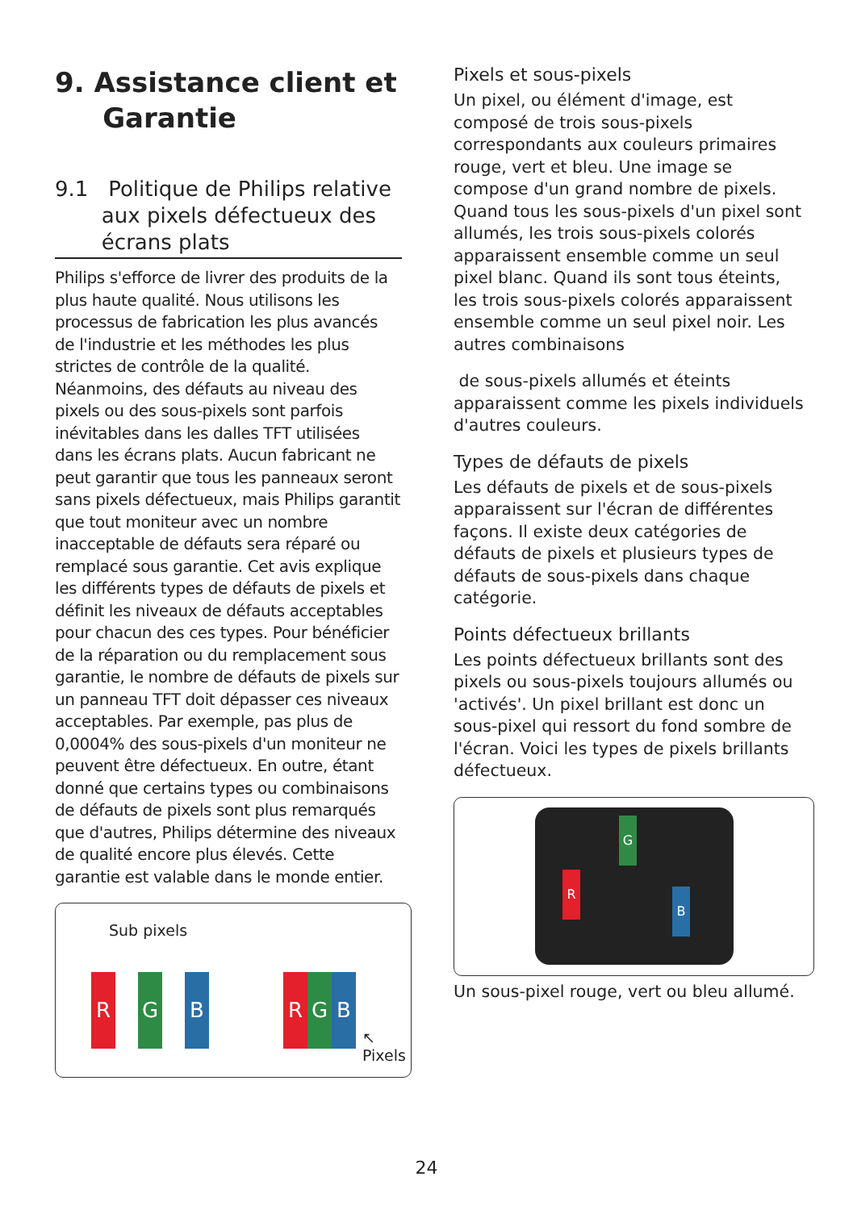9. Assistance client et
Garantie
9.1 Politique de Philips relative
aux pixels défectueux des
écrans plats
Philips s'efforce de livrer des produits de la plus haute qualité. Nous utilisons les processus de fabrication les plus avancés de l'industrie et les méthodes les plus strictes de contrôle de la qualité. Néanmoins, des défauts au niveau des pixels ou des sous-pixels sont parfois inévitables dans les dalles TFT utilisées dans les écrans plats. Aucun fabricant ne peut garantir que tous les panneaux seront sans pixels défectueux, mais Philips garantit que tout moniteur avec un nombre inacceptable de défauts sera réparé ou remplacé sous garantie. Cet avis explique les différents types de défauts de pixels et définit les niveaux de défauts acceptables pour chacun des ces types. Pour bénéficier de la réparation ou du remplacement sous garantie, le nombre de défauts de pixels sur un panneau TFT doit dépasser ces niveaux acceptables. Par exemple, pas plus de 0,0004% des sous-pixels d'un moniteur ne peuvent être défectueux. En outre, étant donné que certains types ou combinaisons de défauts de pixels sont plus remarqués que d'autres, Philips détermine des niveaux de qualité encore plus élevés. Cette garantie est valable dans le monde entier.
Sub pixels
R G B R G B
↖
Pixels
Pixels et sous-pixels
Un pixel, ou élément d'image, est composé de trois sous-pixels correspondants aux couleurs primaires rouge, vert et bleu. Une image se compose d'un grand nombre de pixels. Quand tous les sous-pixels d'un pixel sont allumés, les trois sous-pixels colorés apparaissent ensemble comme un seul pixel blanc. Quand ils sont tous éteints, les trois sous-pixels colorés apparaissent ensemble comme un seul pixel noir. Les autres combinaisons
de sous-pixels allumés et éteints apparaissent comme les pixels individuels d'autres couleurs.
Types de défauts de pixels
Les défauts de pixels et de sous-pixels apparaissent sur l'écran de différentes façons. Il existe deux catégories de défauts de pixels et plusieurs types de défauts de sous-pixels dans chaque catégorie.
Points défectueux brillants
Les points défectueux brillants sont des pixels ou sous-pixels toujours allumés ou 'activés'. Un pixel brillant est donc un sous-pixel qui ressort du fond sombre de l'écran. Voici les types de pixels brillants défectueux.
G
R
B
Un sous-pixel rouge, vert ou bleu allumé.
24